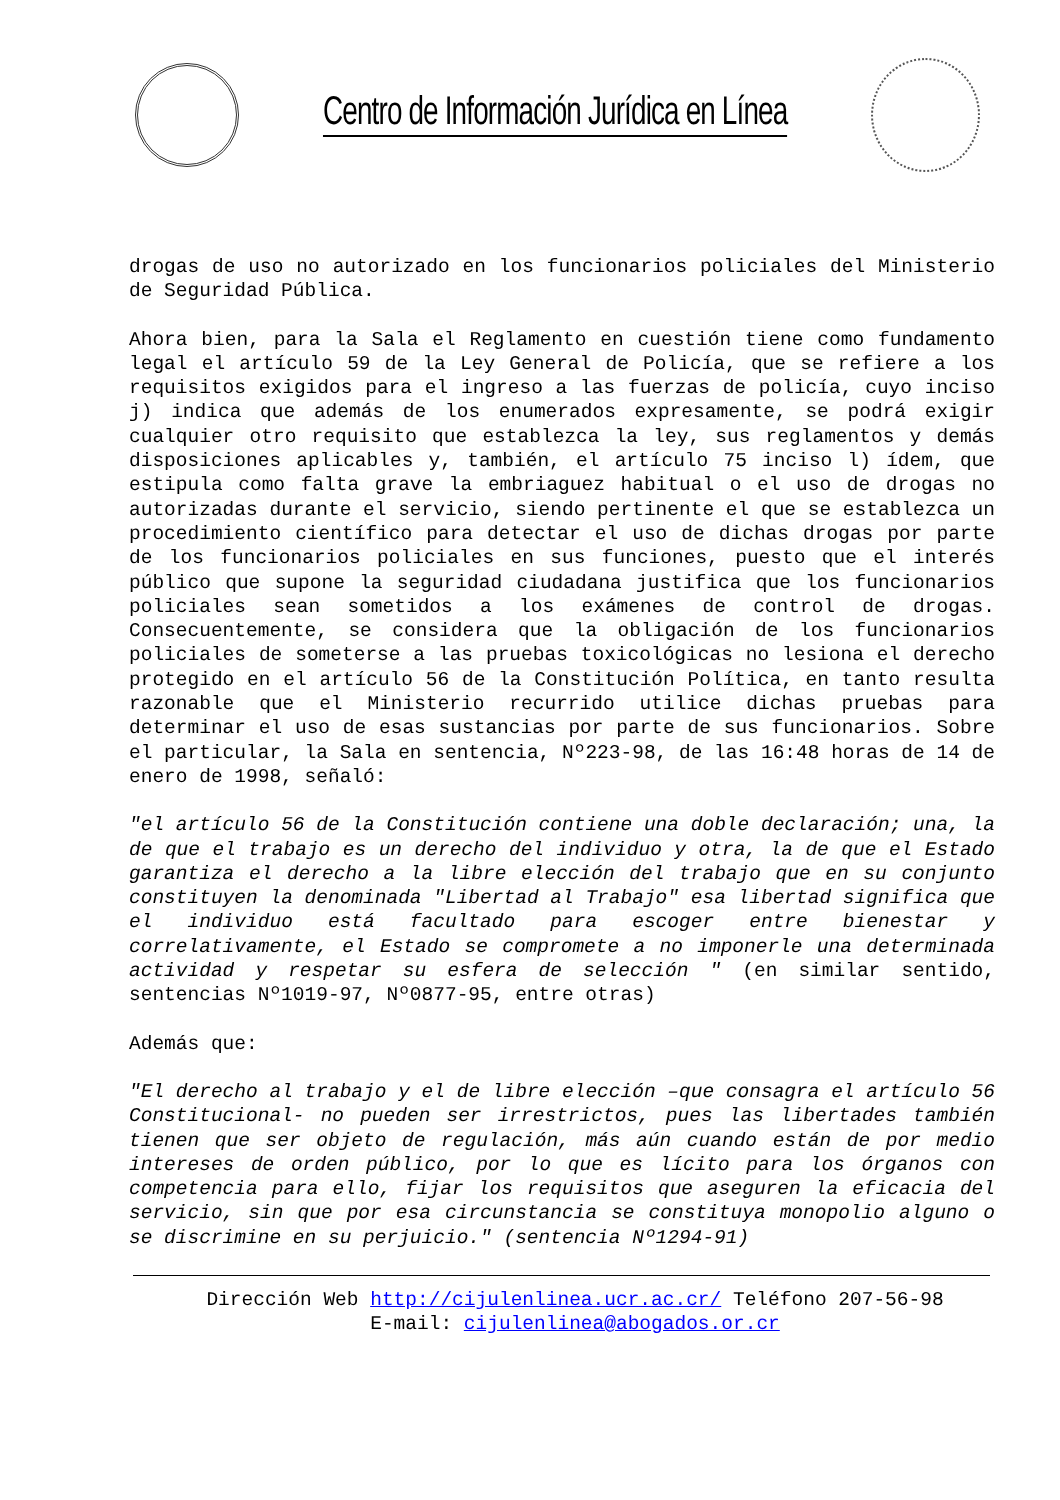Centro de Información Jurídica en Línea
drogas de uso no autorizado en los funcionarios policiales del Ministerio de Seguridad Pública.
Ahora bien, para la Sala el Reglamento en cuestión tiene como fundamento legal el artículo 59 de la Ley General de Policía, que se refiere a los requisitos exigidos para el ingreso a las fuerzas de policía, cuyo inciso j) indica que además de los enumerados expresamente, se podrá exigir cualquier otro requisito que establezca la ley, sus reglamentos y demás disposiciones aplicables y, también, el artículo 75 inciso l) ídem, que estipula como falta grave la embriaguez habitual o el uso de drogas no autorizadas durante el servicio, siendo pertinente el que se establezca un procedimiento científico para detectar el uso de dichas drogas por parte de los funcionarios policiales en sus funciones, puesto que el interés público que supone la seguridad ciudadana justifica que los funcionarios policiales sean sometidos a los exámenes de control de drogas. Consecuentemente, se considera que la obligación de los funcionarios policiales de someterse a las pruebas toxicológicas no lesiona el derecho protegido en el artículo 56 de la Constitución Política, en tanto resulta razonable que el Ministerio recurrido utilice dichas pruebas para determinar el uso de esas sustancias por parte de sus funcionarios. Sobre el particular, la Sala en sentencia, Nº223-98, de las 16:48 horas de 14 de enero de 1998, señaló:
"el artículo 56 de la Constitución contiene una doble declaración; una, la de que el trabajo es un derecho del individuo y otra, la de que el Estado garantiza el derecho a la libre elección del trabajo que en su conjunto constituyen la denominada "Libertad al Trabajo" esa libertad significa que el individuo está facultado para escoger entre bienestar y correlativamente, el Estado se compromete a no imponerle una determinada actividad y respetar su esfera de selección " (en similar sentido, sentencias Nº1019-97, Nº0877-95, entre otras)
Además que:
"El derecho al trabajo y el de libre elección –que consagra el artículo 56 Constitucional- no pueden ser irrestrictos, pues las libertades también tienen que ser objeto de regulación, más aún cuando están de por medio intereses de orden público, por lo que es lícito para los órganos con competencia para ello, fijar los requisitos que aseguren la eficacia del servicio, sin que por esa circunstancia se constituya monopolio alguno o se discrimine en su perjuicio." (sentencia Nº1294-91)
Dirección Web http://cijulenlinea.ucr.ac.cr/ Teléfono 207-56-98
E-mail: cijulenlinea@abogados.or.cr